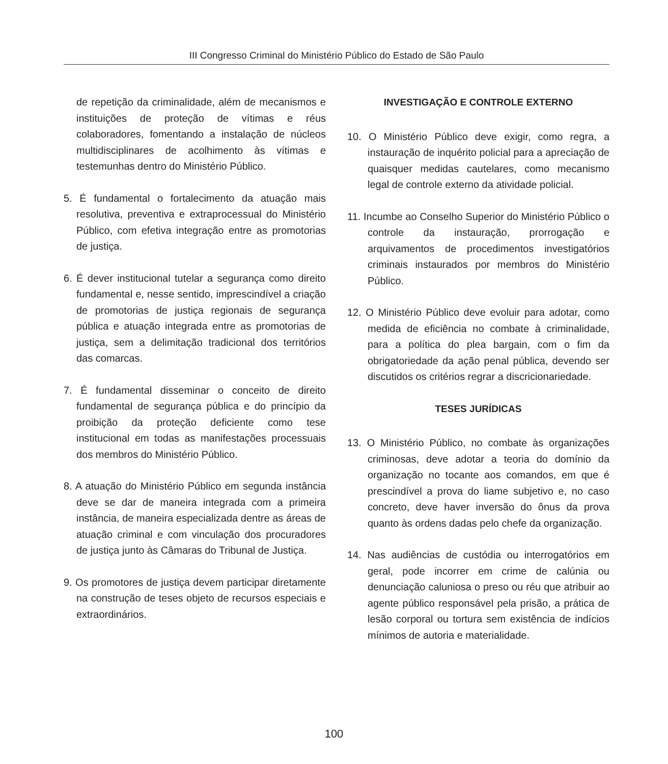III Congresso Criminal do Ministério Público do Estado de São Paulo
de repetição da criminalidade, além de mecanismos e instituições de proteção de vítimas e réus colaboradores, fomentando a instalação de núcleos multidisciplinares de acolhimento às vítimas e testemunhas dentro do Ministério Público.
5. É fundamental o fortalecimento da atuação mais resolutiva, preventiva e extraprocessual do Ministério Público, com efetiva integração entre as promotorias de justiça.
6. É dever institucional tutelar a segurança como direito fundamental e, nesse sentido, imprescindível a criação de promotorias de justiça regionais de segurança pública e atuação integrada entre as promotorias de justiça, sem a delimitação tradicional dos territórios das comarcas.
7. É fundamental disseminar o conceito de direito fundamental de segurança pública e do princípio da proibição da proteção deficiente como tese institucional em todas as manifestações processuais dos membros do Ministério Público.
8. A atuação do Ministério Público em segunda instância deve se dar de maneira integrada com a primeira instância, de maneira especializada dentre as áreas de atuação criminal e com vinculação dos procuradores de justiça junto às Câmaras do Tribunal de Justiça.
9. Os promotores de justiça devem participar diretamente na construção de teses objeto de recursos especiais e extraordinários.
INVESTIGAÇÃO E CONTROLE EXTERNO
10. O Ministério Público deve exigir, como regra, a instauração de inquérito policial para a apreciação de quaisquer medidas cautelares, como mecanismo legal de controle externo da atividade policial.
11. Incumbe ao Conselho Superior do Ministério Público o controle da instauração, prorrogação e arquivamentos de procedimentos investigatórios criminais instaurados por membros do Ministério Público.
12. O Ministério Público deve evoluir para adotar, como medida de eficiência no combate à criminalidade, para a política do plea bargain, com o fim da obrigatoriedade da ação penal pública, devendo ser discutidos os critérios regrar a discricionariedade.
TESES JURÍDICAS
13. O Ministério Público, no combate às organizações criminosas, deve adotar a teoria do domínio da organização no tocante aos comandos, em que é prescindível a prova do liame subjetivo e, no caso concreto, deve haver inversão do ônus da prova quanto às ordens dadas pelo chefe da organização.
14. Nas audiências de custódia ou interrogatórios em geral, pode incorrer em crime de calúnia ou denunciação caluniosa o preso ou réu que atribuir ao agente público responsável pela prisão, a prática de lesão corporal ou tortura sem existência de indícios mínimos de autoria e materialidade.
100